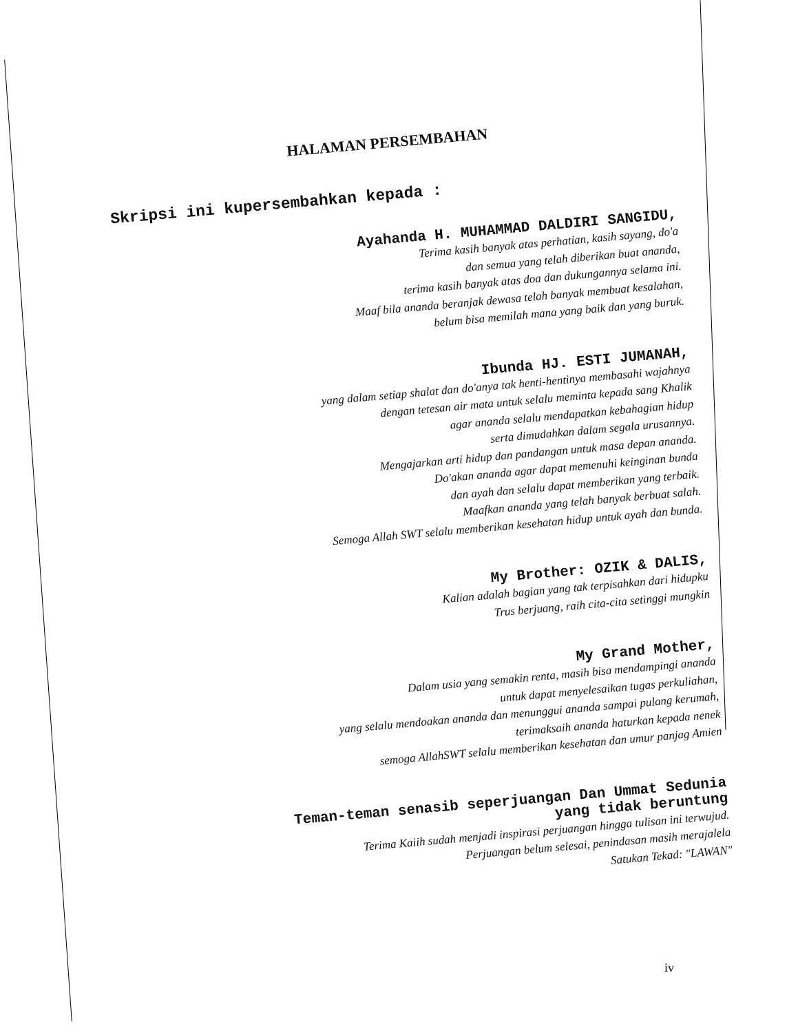HALAMAN PERSEMBAHAN
Skripsi ini kupersembahkan kepada :
Ayahanda H. MUHAMMAD DALDIRI SANGIDU,
Terima kasih banyak atas perhatian, kasih sayang, do'a
dan semua yang telah diberikan buat ananda,
terima kasih banyak atas doa dan dukungannya selama ini.
Maaf bila ananda beranjak dewasa telah banyak membuat kesalahan,
belum bisa memilah mana yang baik dan yang buruk.
Ibunda HJ. ESTI JUMANAH,
yang dalam setiap shalat dan do'anya tak henti-hentinya membasahi wajahnya
dengan tetesan air mata untuk selalu meminta kepada sang Khalik
agar ananda selalu mendapatkan kebahagian hidup
serta dimudahkan dalam segala urusannya.
Mengajarkan arti hidup dan pandangan untuk masa depan ananda.
Do'akan ananda agar dapat memenuhi keinginan bunda
dan ayah dan selalu dapat memberikan yang terbaik.
Maafkan ananda yang telah banyak berbuat salah.
Semoga Allah SWT selalu memberikan kesehatan hidup untuk ayah dan bunda.
My Brother: OZIK & DALIS,
Kalian adalah bagian yang tak terpisahkan dari hidupku
Trus berjuang, raih cita-cita setinggi mungkin
My Grand Mother,
Dalam usia yang semakin renta, masih bisa mendampingi ananda
untuk dapat menyelesaikan tugas perkuliahan,
yang selalu mendoakan ananda dan menunggui ananda sampai pulang kerumah,
terimaksaih ananda haturkan kepada nenek
semoga AllahSWT selalu memberikan kesehatan dan umur panjag Amien
Teman-teman senasib seperjuangan Dan Ummat Sedunia
yang tidak beruntung
Terima Kaiih sudah menjadi inspirasi perjuangan hingga tulisan ini terwujud.
Perjuangan belum selesai, penindasan masih merajalela
Satukan Tekad: "LAWAN"
iv